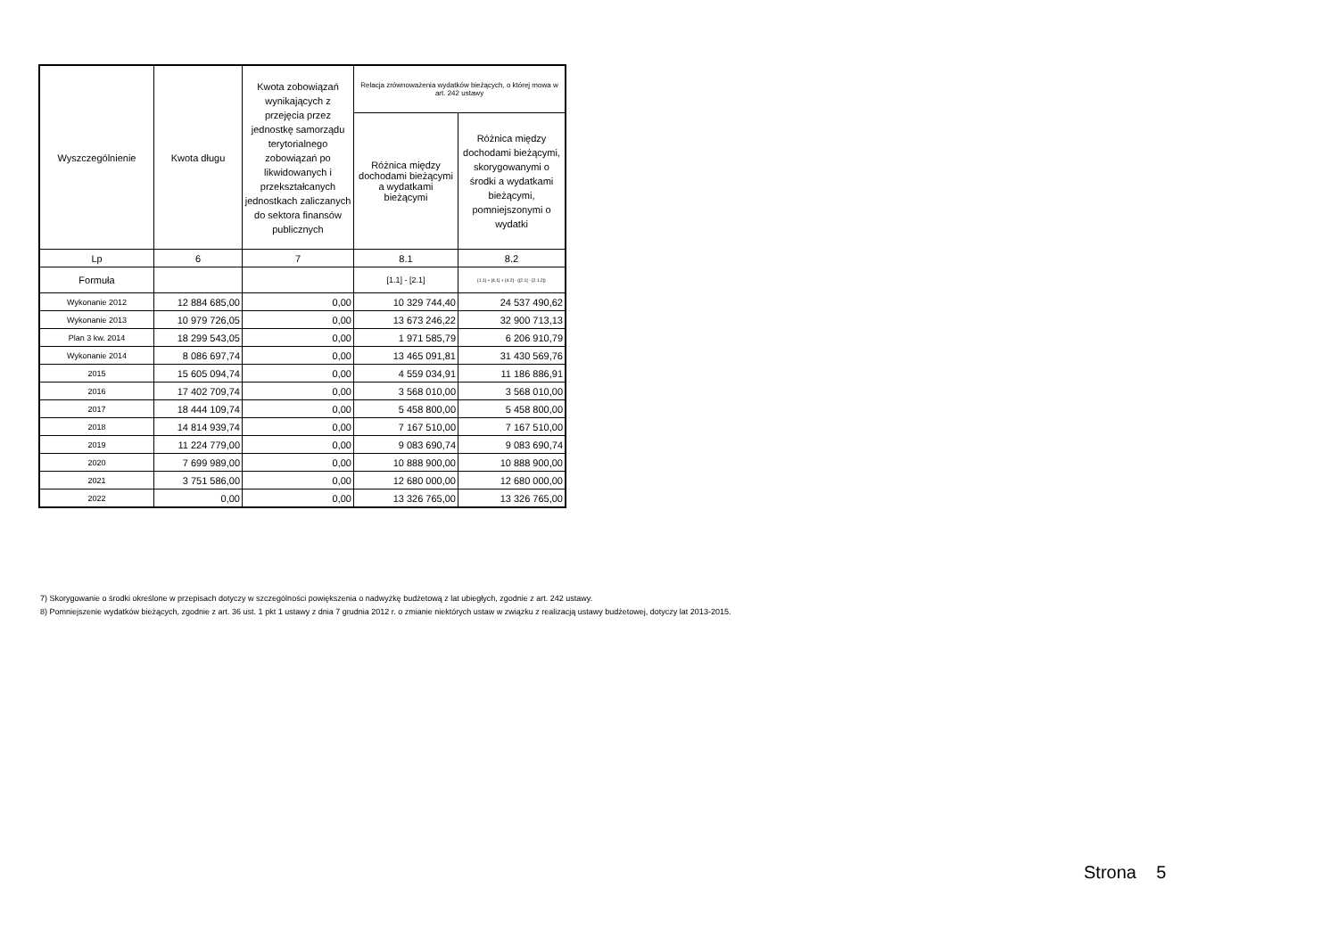| Wyszczególnienie | Kwota długu | Kwota zobowiązań wynikających z przejęcia przez jednostkę samorządu terytorialnego zobowiązań po likwidowanych i przekształcanych jednostkach zaliczanych do sektora finansów publicznych | Relacja zrównoważenia wydatków bieżących, o której mowa w art. 242 ustawy | |
| --- | --- | --- | --- | --- |
| | | | Różnica między dochodami bieżącymi a wydatkami bieżącymi | Różnica między dochodami bieżącymi, skorygowanymi o środki a wydatkami bieżącymi, pomniejszonymi o wydatki |
| Lp | 6 | 7 | 8.1 | 8.2 |
| Formuła | | | [1.1] - [2.1] | [1.1] + [4.1] + [4.2] - ([2.1] - [2.1.2]) |
| Wykonanie 2012 | 12 884 685,00 | 0,00 | 10 329 744,40 | 24 537 490,62 |
| Wykonanie 2013 | 10 979 726,05 | 0,00 | 13 673 246,22 | 32 900 713,13 |
| Plan 3 kw. 2014 | 18 299 543,05 | 0,00 | 1 971 585,79 | 6 206 910,79 |
| Wykonanie 2014 | 8 086 697,74 | 0,00 | 13 465 091,81 | 31 430 569,76 |
| 2015 | 15 605 094,74 | 0,00 | 4 559 034,91 | 11 186 886,91 |
| 2016 | 17 402 709,74 | 0,00 | 3 568 010,00 | 3 568 010,00 |
| 2017 | 18 444 109,74 | 0,00 | 5 458 800,00 | 5 458 800,00 |
| 2018 | 14 814 939,74 | 0,00 | 7 167 510,00 | 7 167 510,00 |
| 2019 | 11 224 779,00 | 0,00 | 9 083 690,74 | 9 083 690,74 |
| 2020 | 7 699 989,00 | 0,00 | 10 888 900,00 | 10 888 900,00 |
| 2021 | 3 751 586,00 | 0,00 | 12 680 000,00 | 12 680 000,00 |
| 2022 | 0,00 | 0,00 | 13 326 765,00 | 13 326 765,00 |
7) Skorygowanie o środki określone w przepisach dotyczy w szczególności powiększenia o nadwyżkę budżetową z lat ubiegłych, zgodnie z art. 242 ustawy.
8) Pomniejszenie wydatków bieżących, zgodnie z art. 36 ust. 1 pkt 1 ustawy z dnia 7 grudnia 2012 r. o zmianie niektórych ustaw w związku z realizacją ustawy budżetowej, dotyczy lat 2013-2015.
Strona 5